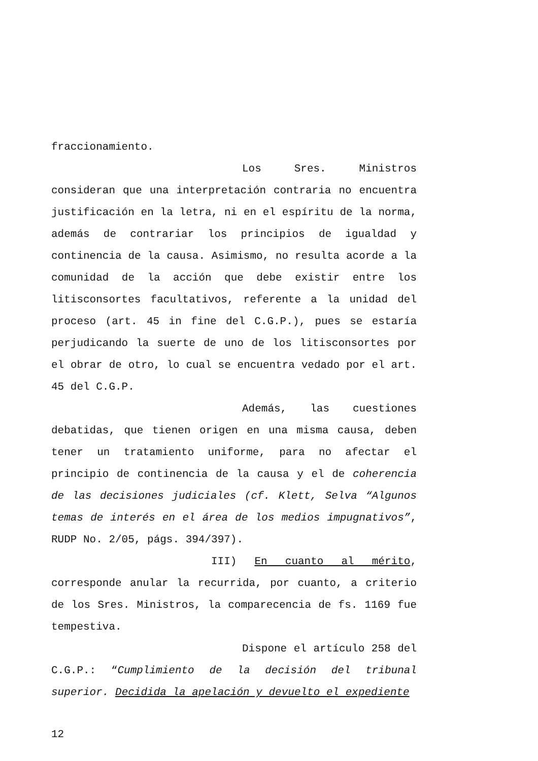fraccionamiento.
Los Sres. Ministros consideran que una interpretación contraria no encuentra justificación en la letra, ni en el espíritu de la norma, además de contrariar los principios de igualdad y continencia de la causa. Asimismo, no resulta acorde a la comunidad de la acción que debe existir entre los litisconsortes facultativos, referente a la unidad del proceso (art. 45 in fine del C.G.P.), pues se estaría perjudicando la suerte de uno de los litisconsortes por el obrar de otro, lo cual se encuentra vedado por el art. 45 del C.G.P.
Además, las cuestiones debatidas, que tienen origen en una misma causa, deben tener un tratamiento uniforme, para no afectar el principio de continencia de la causa y el de coherencia de las decisiones judiciales (cf. Klett, Selva “Algunos temas de interés en el área de los medios impugnativos”, RUDP No. 2/05, págs. 394/397).
III) En cuanto al mérito, corresponde anular la recurrida, por cuanto, a criterio de los Sres. Ministros, la comparecencia de fs. 1169 fue tempestiva.
Dispone el artículo 258 del C.G.P.: “Cumplimiento de la decisión del tribunal superior. Decidida la apelación y devuelto el expediente
12